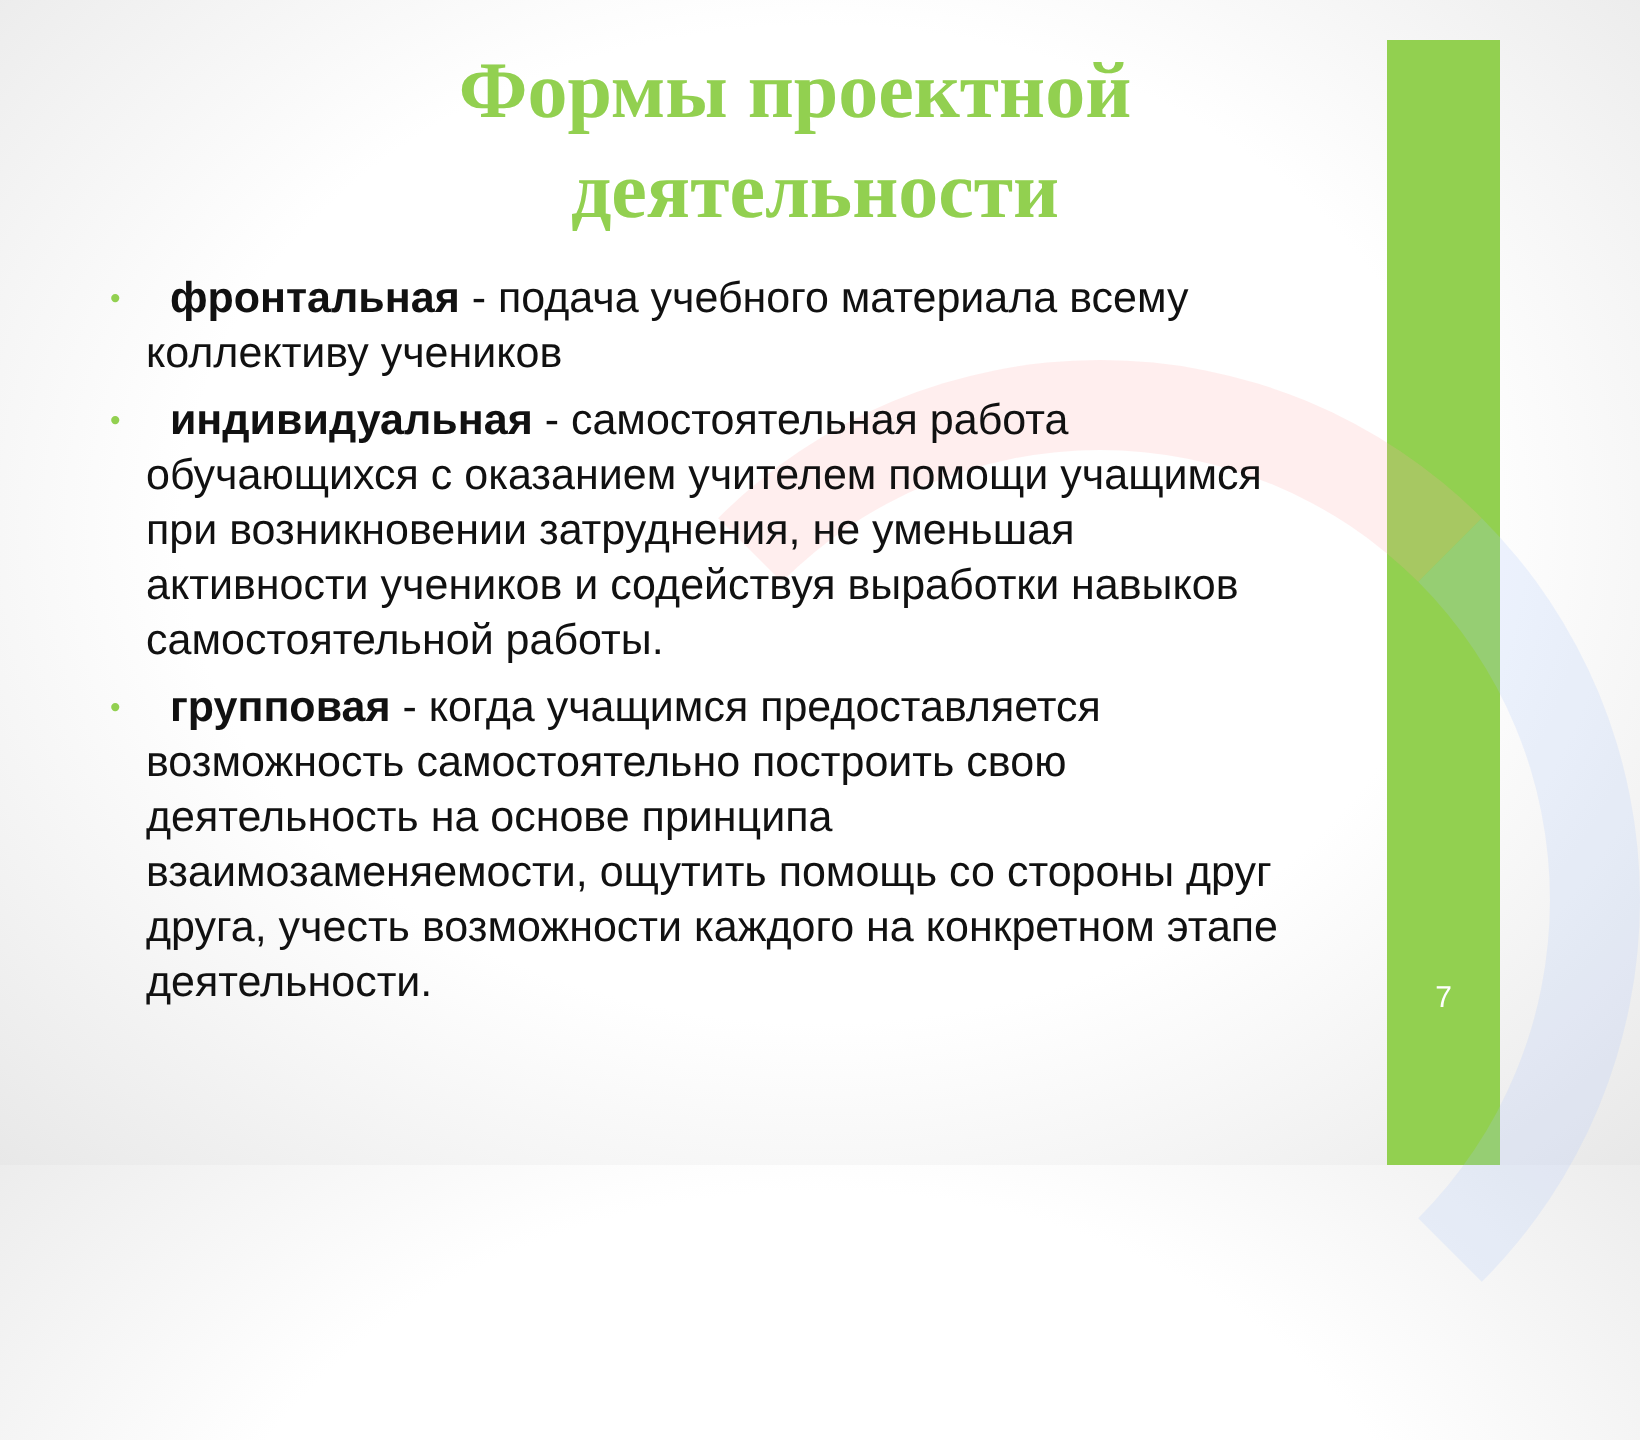Формы проектной
деятельности
• фронтальная - подача учебного материала всему коллективу учеников
• индивидуальная - самостоятельная работа обучающихся с оказанием учителем помощи учащимся при возникновении затруднения, не уменьшая активности учеников и содействуя выработки навыков самостоятельной работы.
• групповая - когда учащимся предоставляется возможность самостоятельно построить свою деятельность на основе принципа взаимозаменяемости, ощутить помощь со стороны друг друга, учесть возможности каждого на конкретном этапе деятельности.
7